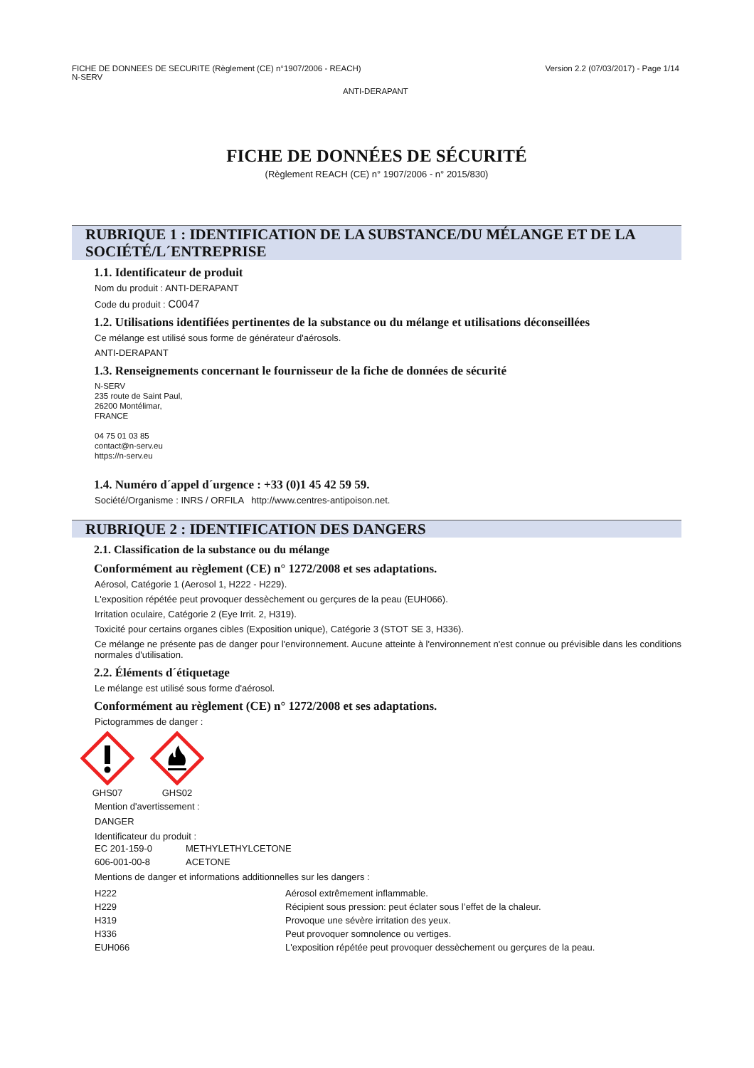FICHE DE DONNEES DE SECURITE (Règlement (CE) n°1907/2006 - REACH)
N-SERV
Version 2.2 (07/03/2017) - Page 1/14
ANTI-DERAPANT
FICHE DE DONNÉES DE SÉCURITÉ
(Règlement REACH (CE) n° 1907/2006 - n° 2015/830)
RUBRIQUE 1 : IDENTIFICATION DE LA SUBSTANCE/DU MÉLANGE ET DE LA SOCIÉTÉ/L´ENTREPRISE
1.1. Identificateur de produit
Nom du produit : ANTI-DERAPANT
Code du produit : C0047
1.2. Utilisations identifiées pertinentes de la substance ou du mélange et utilisations déconseillées
Ce mélange est utilisé sous forme de générateur d'aérosols.
ANTI-DERAPANT
1.3. Renseignements concernant le fournisseur de la fiche de données de sécurité
N-SERV
235 route de Saint Paul,
26200 Montélimar,
FRANCE
04 75 01 03 85
contact@n-serv.eu
https://n-serv.eu
1.4. Numéro d´appel d´urgence : +33 (0)1 45 42 59 59.
Société/Organisme : INRS / ORFILA http://www.centres-antipoison.net.
RUBRIQUE 2 : IDENTIFICATION DES DANGERS
2.1. Classification de la substance ou du mélange
Conformément au règlement (CE) n° 1272/2008 et ses adaptations.
Aérosol, Catégorie 1 (Aerosol 1, H222 - H229).
L'exposition répétée peut provoquer dessèchement ou gerçures de la peau (EUH066).
Irritation oculaire, Catégorie 2 (Eye Irrit. 2, H319).
Toxicité pour certains organes cibles (Exposition unique), Catégorie 3 (STOT SE 3, H336).
Ce mélange ne présente pas de danger pour l'environnement. Aucune atteinte à l'environnement n'est connue ou prévisible dans les conditions normales d'utilisation.
2.2. Éléments d´étiquetage
Le mélange est utilisé sous forme d'aérosol.
Conformément au règlement (CE) n° 1272/2008 et ses adaptations.
Pictogrammes de danger :
GHS07
GHS02
Mention d'avertissement :
DANGER
Identificateur du produit :
| EC 201-159-0 | METHYLETHYLCETONE |
| 606-001-00-8 | ACETONE |
Mentions de danger et informations additionnelles sur les dangers :
| H222 | Aérosol extrêmement inflammable. |
| H229 | Récipient sous pression: peut éclater sous l’effet de la chaleur. |
| H319 | Provoque une sévère irritation des yeux. |
| H336 | Peut provoquer somnolence ou vertiges. |
| EUH066 | L'exposition répétée peut provoquer dessèchement ou gerçures de la peau. |